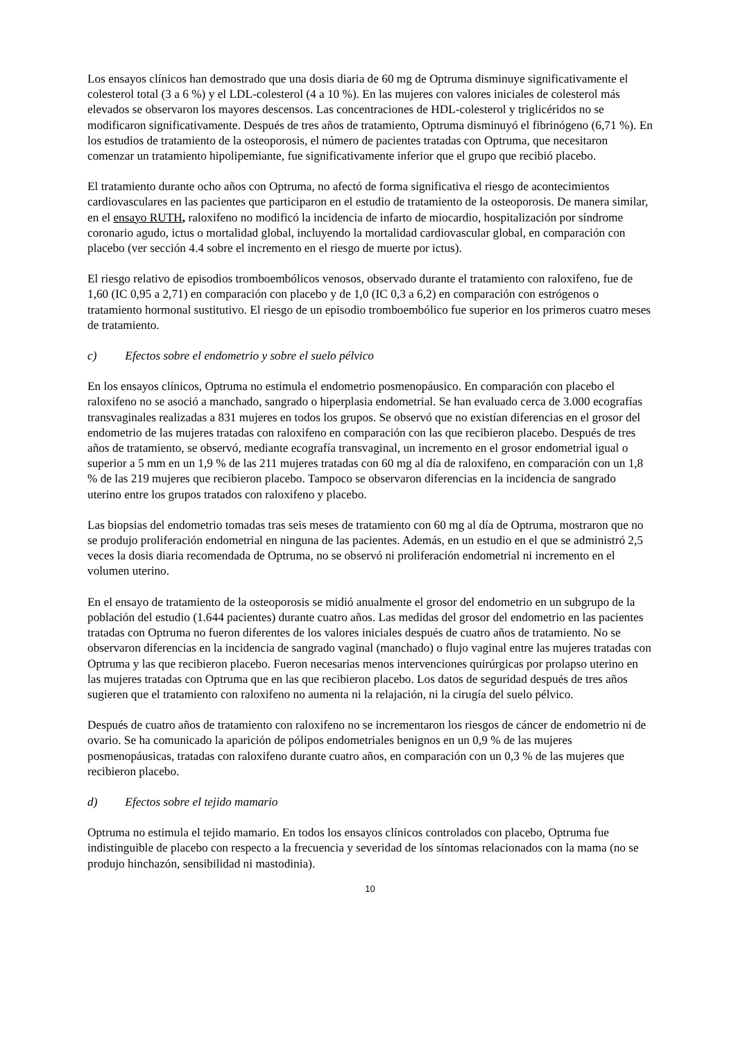Los ensayos clínicos han demostrado que una dosis diaria de 60 mg de Optruma disminuye significativamente el colesterol total (3 a 6 %) y el LDL-colesterol (4 a 10 %). En las mujeres con valores iniciales de colesterol más elevados se observaron los mayores descensos. Las concentraciones de HDL-colesterol y triglicéridos no se modificaron significativamente. Después de tres años de tratamiento, Optruma disminuyó el fibrinógeno (6,71 %). En los estudios de tratamiento de la osteoporosis, el número de pacientes tratadas con Optruma, que necesitaron comenzar un tratamiento hipolipemiante, fue significativamente inferior que el grupo que recibió placebo.
El tratamiento durante ocho años con Optruma, no afectó de forma significativa el riesgo de acontecimientos cardiovasculares en las pacientes que participaron en el estudio de tratamiento de la osteoporosis. De manera similar, en el ensayo RUTH, raloxifeno no modificó la incidencia de infarto de miocardio, hospitalización por síndrome coronario agudo, ictus o mortalidad global, incluyendo la mortalidad cardiovascular global, en comparación con placebo (ver sección 4.4 sobre el incremento en el riesgo de muerte por ictus).
El riesgo relativo de episodios tromboembólicos venosos, observado durante el tratamiento con raloxifeno, fue de 1,60 (IC 0,95 a 2,71) en comparación con placebo y de 1,0 (IC 0,3 a 6,2) en comparación con estrógenos o tratamiento hormonal sustitutivo. El riesgo de un episodio tromboembólico fue superior en los primeros cuatro meses de tratamiento.
c) Efectos sobre el endometrio y sobre el suelo pélvico
En los ensayos clínicos, Optruma no estimula el endometrio posmenopáusico. En comparación con placebo el raloxifeno no se asoció a manchado, sangrado o hiperplasia endometrial. Se han evaluado cerca de 3.000 ecografías transvaginales realizadas a 831 mujeres en todos los grupos. Se observó que no existían diferencias en el grosor del endometrio de las mujeres tratadas con raloxifeno en comparación con las que recibieron placebo. Después de tres años de tratamiento, se observó, mediante ecografía transvaginal, un incremento en el grosor endometrial igual o superior a 5 mm en un 1,9 % de las 211 mujeres tratadas con 60 mg al día de raloxifeno, en comparación con un 1,8 % de las 219 mujeres que recibieron placebo. Tampoco se observaron diferencias en la incidencia de sangrado uterino entre los grupos tratados con raloxifeno y placebo.
Las biopsias del endometrio tomadas tras seis meses de tratamiento con 60 mg al día de Optruma, mostraron que no se produjo proliferación endometrial en ninguna de las pacientes. Además, en un estudio en el que se administró 2,5 veces la dosis diaria recomendada de Optruma, no se observó ni proliferación endometrial ni incremento en el volumen uterino.
En el ensayo de tratamiento de la osteoporosis se midió anualmente el grosor del endometrio en un subgrupo de la población del estudio (1.644 pacientes) durante cuatro años. Las medidas del grosor del endometrio en las pacientes tratadas con Optruma no fueron diferentes de los valores iniciales después de cuatro años de tratamiento. No se observaron diferencias en la incidencia de sangrado vaginal (manchado) o flujo vaginal entre las mujeres tratadas con Optruma y las que recibieron placebo. Fueron necesarias menos intervenciones quirúrgicas por prolapso uterino en las mujeres tratadas con Optruma que en las que recibieron placebo. Los datos de seguridad después de tres años sugieren que el tratamiento con raloxifeno no aumenta ni la relajación, ni la cirugía del suelo pélvico.
Después de cuatro años de tratamiento con raloxifeno no se incrementaron los riesgos de cáncer de endometrio ni de ovario. Se ha comunicado la aparición de pólipos endometriales benignos en un 0,9 % de las mujeres posmenopáusicas, tratadas con raloxifeno durante cuatro años, en comparación con un 0,3 % de las mujeres que recibieron placebo.
d) Efectos sobre el tejido mamario
Optruma no estimula el tejido mamario. En todos los ensayos clínicos controlados con placebo, Optruma fue indistinguible de placebo con respecto a la frecuencia y severidad de los síntomas relacionados con la mama (no se produjo hinchazón, sensibilidad ni mastodinia).
10